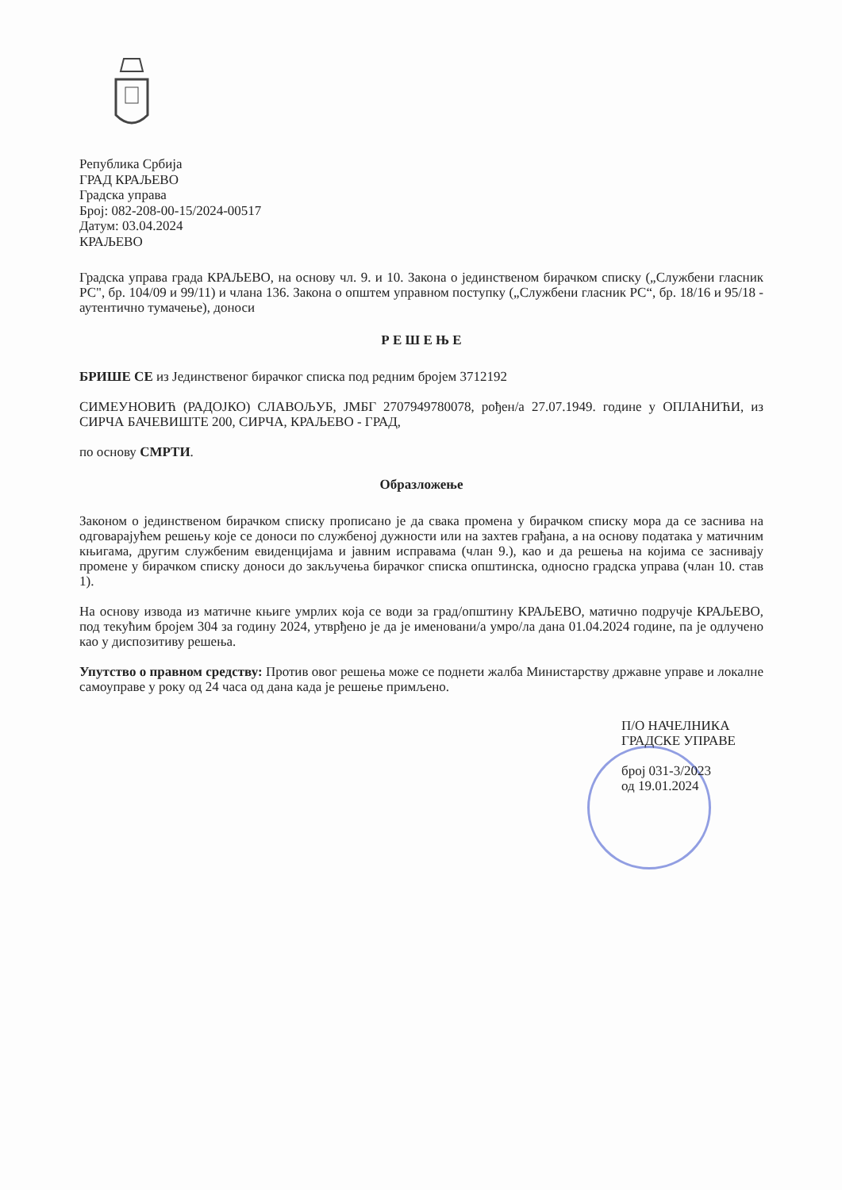Република Србија
ГРАД КРАЉЕВО
Градска управа
Број: 082-208-00-15/2024-00517
Датум: 03.04.2024
КРАЉЕВО
Градска управа града КРАЉЕВО, на основу чл. 9. и 10. Закона о јединственом бирачком списку („Службени гласник РС", бр. 104/09 и 99/11) и члана 136. Закона о општем управном поступку („Службени гласник РС“, бр. 18/16 и 95/18 - аутентично тумачење), доноси
Р Е Ш Е Њ Е
БРИШЕ СЕ из Јединственог бирачког списка под редним бројем 3712192
СИМЕУНОВИЋ (РАДОЈКО) СЛАВОЉУБ, ЈМБГ 2707949780078, рођен/а 27.07.1949. године у ОПЛАНИЋИ, из СИРЧА БАЧЕВИШТЕ 200, СИРЧА, КРАЉЕВО - ГРАД,
по основу СМРТИ.
Образложење
Законом о јединственом бирачком списку прописано је да свака промена у бирачком списку мора да се заснива на одговарајућем решењу које се доноси по службеној дужности или на захтев грађана, а на основу података у матичним књигама, другим службеним евиденцијама и јавним исправама (члан 9.), као и да решења на којима се заснивају промене у бирачком списку доноси до закључења бирачког списка општинска, односно градска управа (члан 10. став 1).
На основу извода из матичне књиге умрлих која се води за град/општину КРАЉЕВО, матично подручје КРАЉЕВО, под текућим бројем 304 за годину 2024, утврђено је да је именовани/а умро/ла дана 01.04.2024 године, па је одлучено као у диспозитиву решења.
Упутство о правном средству: Против овог решења може се поднети жалба Министарству државне управе и локалне самоуправе у року од 24 часа од дана када је решење примљено.
П/О НАЧЕЛНИКА
ГРАДСКЕ УПРАВЕ
број 031-3/2023
од 19.01.2024